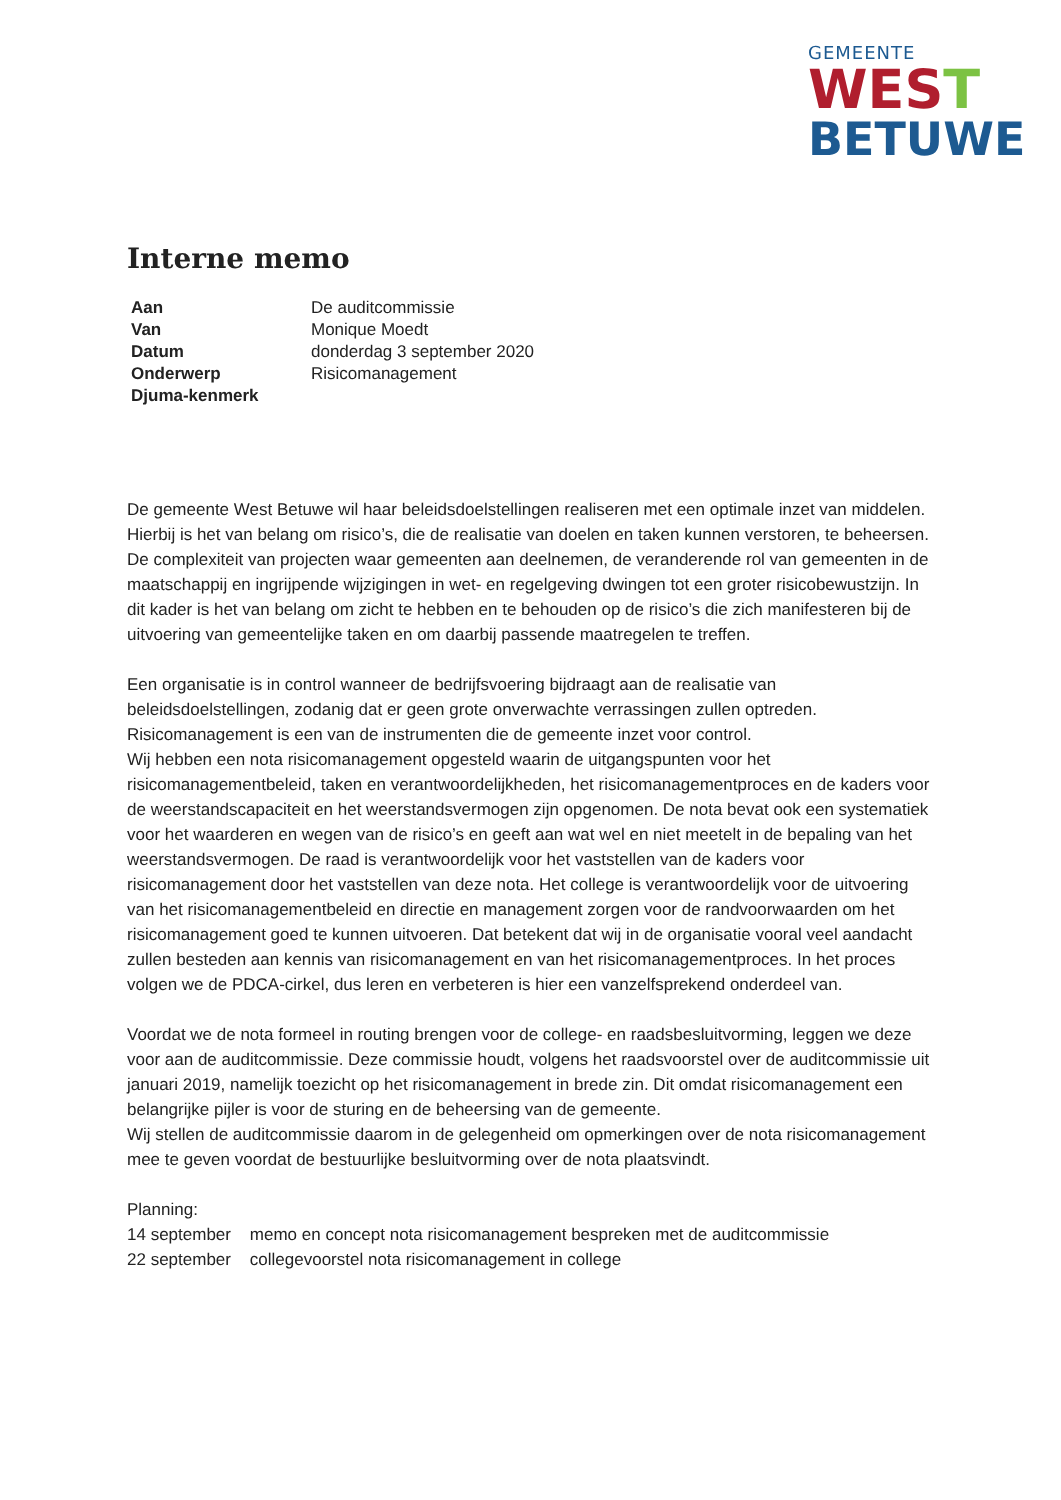GEMEENTE
WEST
BETUWE
Interne memo
| Aan | De auditcommissie |
| Van | Monique Moedt |
| Datum | donderdag 3 september 2020 |
| Onderwerp | Risicomanagement |
| Djuma-kenmerk | |
De gemeente West Betuwe wil haar beleidsdoelstellingen realiseren met een optimale inzet van middelen. Hierbij is het van belang om risico’s, die de realisatie van doelen en taken kunnen verstoren, te beheersen. De complexiteit van projecten waar gemeenten aan deelnemen, de veranderende rol van gemeenten in de maatschappij en ingrijpende wijzigingen in wet- en regelgeving dwingen tot een groter risicobewustzijn. In dit kader is het van belang om zicht te hebben en te behouden op de risico’s die zich manifesteren bij de uitvoering van gemeentelijke taken en om daarbij passende maatregelen te treffen.
Een organisatie is in control wanneer de bedrijfsvoering bijdraagt aan de realisatie van beleidsdoelstellingen, zodanig dat er geen grote onverwachte verrassingen zullen optreden. Risicomanagement is een van de instrumenten die de gemeente inzet voor control.
Wij hebben een nota risicomanagement opgesteld waarin de uitgangspunten voor het risicomanagementbeleid, taken en verantwoordelijkheden, het risicomanagementproces en de kaders voor de weerstandscapaciteit en het weerstandsvermogen zijn opgenomen. De nota bevat ook een systematiek voor het waarderen en wegen van de risico’s en geeft aan wat wel en niet meetelt in de bepaling van het weerstandsvermogen. De raad is verantwoordelijk voor het vaststellen van de kaders voor risicomanagement door het vaststellen van deze nota. Het college is verantwoordelijk voor de uitvoering van het risicomanagementbeleid en directie en management zorgen voor de randvoorwaarden om het risicomanagement goed te kunnen uitvoeren. Dat betekent dat wij in de organisatie vooral veel aandacht zullen besteden aan kennis van risicomanagement en van het risicomanagementproces. In het proces volgen we de PDCA-cirkel, dus leren en verbeteren is hier een vanzelfsprekend onderdeel van.
Voordat we de nota formeel in routing brengen voor de college- en raadsbesluitvorming, leggen we deze voor aan de auditcommissie. Deze commissie houdt, volgens het raadsvoorstel over de auditcommissie uit januari 2019, namelijk toezicht op het risicomanagement in brede zin. Dit omdat risicomanagement een belangrijke pijler is voor de sturing en de beheersing van de gemeente.
Wij stellen de auditcommissie daarom in de gelegenheid om opmerkingen over de nota risicomanagement mee te geven voordat de bestuurlijke besluitvorming over de nota plaatsvindt.
Planning:
14 september memo en concept nota risicomanagement bespreken met de auditcommissie
22 september collegevoorstel nota risicomanagement in college